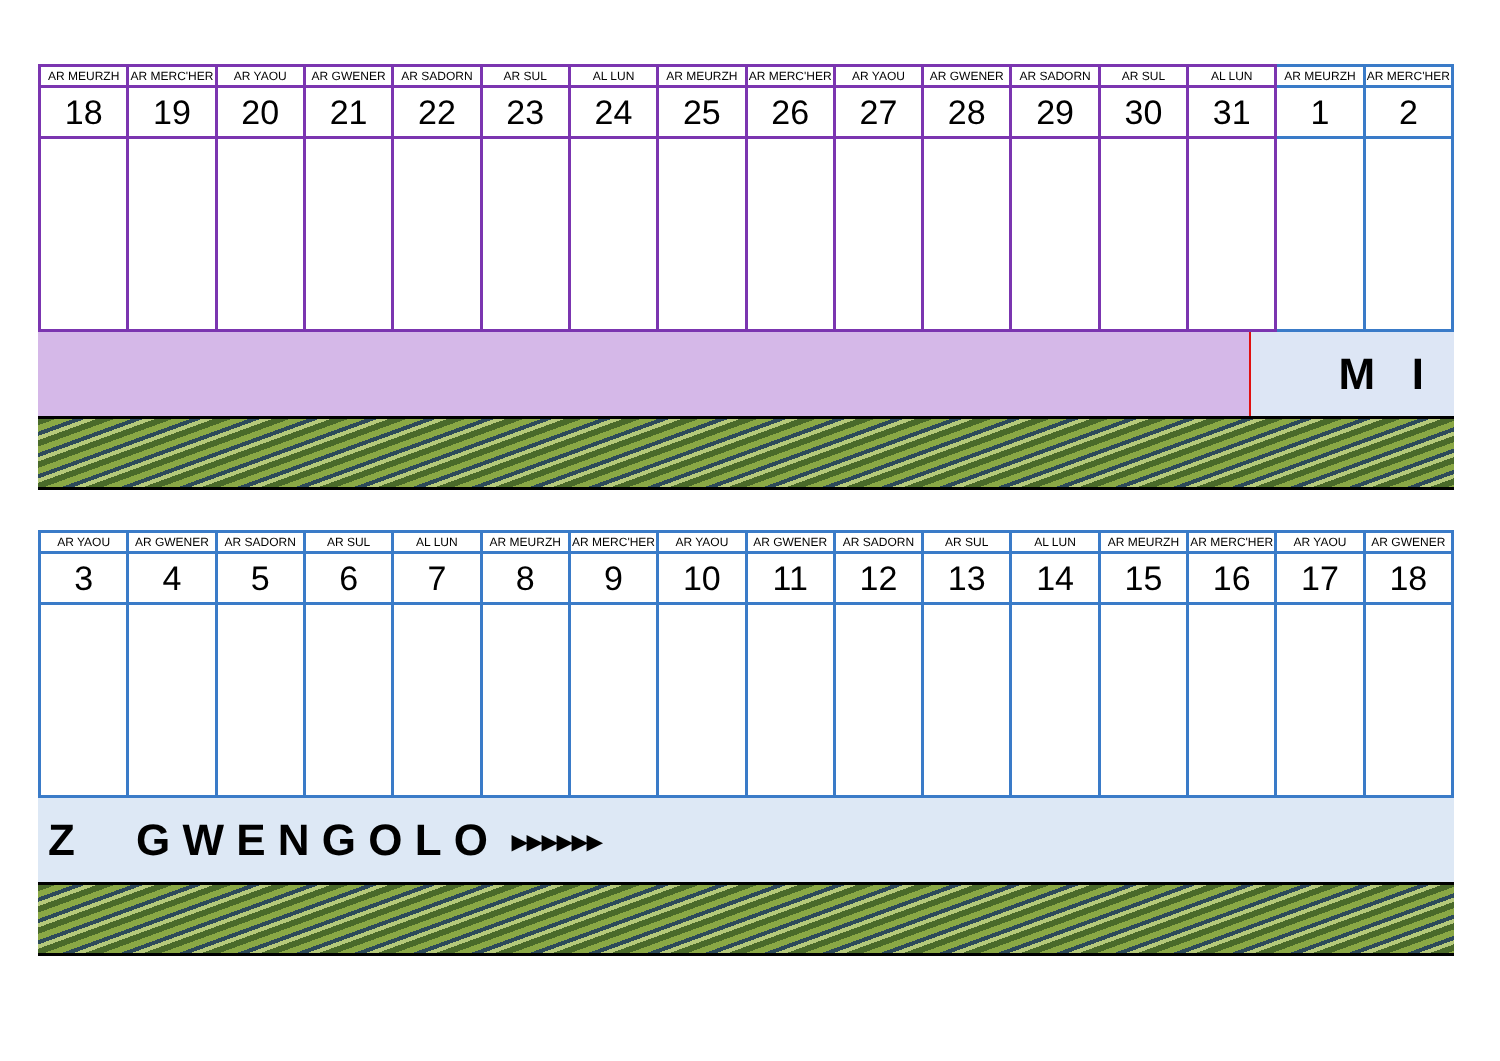| AR MEURZH | AR MERC'HER | AR YAOU | AR GWENER | AR SADORN | AR SUL | AL LUN | AR MEURZH | AR MERC'HER | AR YAOU | AR GWENER | AR SADORN | AR SUL | AL LUN | AR MEURZH | AR MERC'HER |
| --- | --- | --- | --- | --- | --- | --- | --- | --- | --- | --- | --- | --- | --- | --- | --- |
| 18 | 19 | 20 | 21 | 22 | 23 | 24 | 25 | 26 | 27 | 28 | 29 | 30 | 31 | 1 | 2 |
M I
| AR YAOU | AR GWENER | AR SADORN | AR SUL | AL LUN | AR MEURZH | AR MERC'HER | AR YAOU | AR GWENER | AR SADORN | AR SUL | AL LUN | AR MEURZH | AR MERC'HER | AR YAOU | AR GWENER |
| --- | --- | --- | --- | --- | --- | --- | --- | --- | --- | --- | --- | --- | --- | --- | --- |
| 3 | 4 | 5 | 6 | 7 | 8 | 9 | 10 | 11 | 12 | 13 | 14 | 15 | 16 | 17 | 18 |
Z G W E N G O L O ▸▸▸▸▸▸